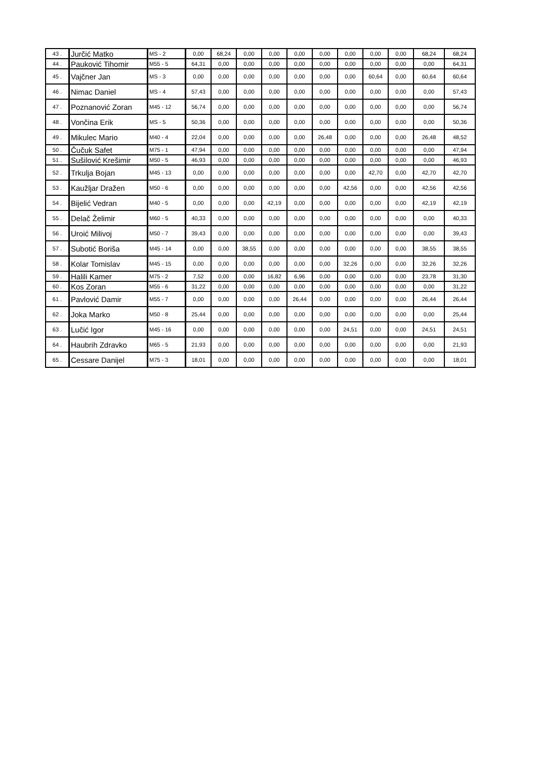| 43 . | Jurčić Matko | MS - 2 | 0,00 | 68,24 | 0,00 | 0,00 | 0,00 | 0,00 | 0,00 | 0,00 | 0,00 | 68,24 | 68,24 |
| 44 . | Pauković Tihomir | M55 - 5 | 64,31 | 0,00 | 0,00 | 0,00 | 0,00 | 0,00 | 0,00 | 0,00 | 0,00 | 0,00 | 64,31 |
| 45 . | Vajčner Jan | MS - 3 | 0,00 | 0,00 | 0,00 | 0,00 | 0,00 | 0,00 | 0,00 | 60,64 | 0,00 | 60,64 | 60,64 |
| 46 . | Nimac Daniel | MS - 4 | 57,43 | 0,00 | 0,00 | 0,00 | 0,00 | 0,00 | 0,00 | 0,00 | 0,00 | 0,00 | 57,43 |
| 47 . | Poznanović Zoran | M45 - 12 | 56,74 | 0,00 | 0,00 | 0,00 | 0,00 | 0,00 | 0,00 | 0,00 | 0,00 | 0,00 | 56,74 |
| 48 . | Vončina Erik | MS - 5 | 50,36 | 0,00 | 0,00 | 0,00 | 0,00 | 0,00 | 0,00 | 0,00 | 0,00 | 0,00 | 50,36 |
| 49 . | Mikulec Mario | M40 - 4 | 22,04 | 0,00 | 0,00 | 0,00 | 0,00 | 26,48 | 0,00 | 0,00 | 0,00 | 26,48 | 48,52 |
| 50 . | Čučuk Safet | M75 - 1 | 47,94 | 0,00 | 0,00 | 0,00 | 0,00 | 0,00 | 0,00 | 0,00 | 0,00 | 0,00 | 47,94 |
| 51 . | Sušilović Krešimir | M50 - 5 | 46,93 | 0,00 | 0,00 | 0,00 | 0,00 | 0,00 | 0,00 | 0,00 | 0,00 | 0,00 | 46,93 |
| 52 . | Trkulja Bojan | M45 - 13 | 0,00 | 0,00 | 0,00 | 0,00 | 0,00 | 0,00 | 0,00 | 42,70 | 0,00 | 42,70 | 42,70 |
| 53 . | Kaužljar Dražen | M50 - 6 | 0,00 | 0,00 | 0,00 | 0,00 | 0,00 | 0,00 | 42,56 | 0,00 | 0,00 | 42,56 | 42,56 |
| 54 . | Bijelić Vedran | M40 - 5 | 0,00 | 0,00 | 0,00 | 42,19 | 0,00 | 0,00 | 0,00 | 0,00 | 0,00 | 42,19 | 42,19 |
| 55 . | Delač Želimir | M60 - 5 | 40,33 | 0,00 | 0,00 | 0,00 | 0,00 | 0,00 | 0,00 | 0,00 | 0,00 | 0,00 | 40,33 |
| 56 . | Uroić Milivoj | M50 - 7 | 39,43 | 0,00 | 0,00 | 0,00 | 0,00 | 0,00 | 0,00 | 0,00 | 0,00 | 0,00 | 39,43 |
| 57 . | Subotić Boriša | M45 - 14 | 0,00 | 0,00 | 38,55 | 0,00 | 0,00 | 0,00 | 0,00 | 0,00 | 0,00 | 38,55 | 38,55 |
| 58 . | Kolar Tomislav | M45 - 15 | 0,00 | 0,00 | 0,00 | 0,00 | 0,00 | 0,00 | 32,26 | 0,00 | 0,00 | 32,26 | 32,26 |
| 59 . | Halili Kamer | M75 - 2 | 7,52 | 0,00 | 0,00 | 16,82 | 6,96 | 0,00 | 0,00 | 0,00 | 0,00 | 23,78 | 31,30 |
| 60 . | Kos Zoran | M55 - 6 | 31,22 | 0,00 | 0,00 | 0,00 | 0,00 | 0,00 | 0,00 | 0,00 | 0,00 | 0,00 | 31,22 |
| 61 . | Pavlović Damir | M55 - 7 | 0,00 | 0,00 | 0,00 | 0,00 | 26,44 | 0,00 | 0,00 | 0,00 | 0,00 | 26,44 | 26,44 |
| 62 . | Joka Marko | M50 - 8 | 25,44 | 0,00 | 0,00 | 0,00 | 0,00 | 0,00 | 0,00 | 0,00 | 0,00 | 0,00 | 25,44 |
| 63 . | Lučić Igor | M45 - 16 | 0,00 | 0,00 | 0,00 | 0,00 | 0,00 | 0,00 | 24,51 | 0,00 | 0,00 | 24,51 | 24,51 |
| 64 . | Haubrih Zdravko | M65 - 5 | 21,93 | 0,00 | 0,00 | 0,00 | 0,00 | 0,00 | 0,00 | 0,00 | 0,00 | 0,00 | 21,93 |
| 65 . | Cessare Danijel | M75 - 3 | 18,01 | 0,00 | 0,00 | 0,00 | 0,00 | 0,00 | 0,00 | 0,00 | 0,00 | 0,00 | 18,01 |